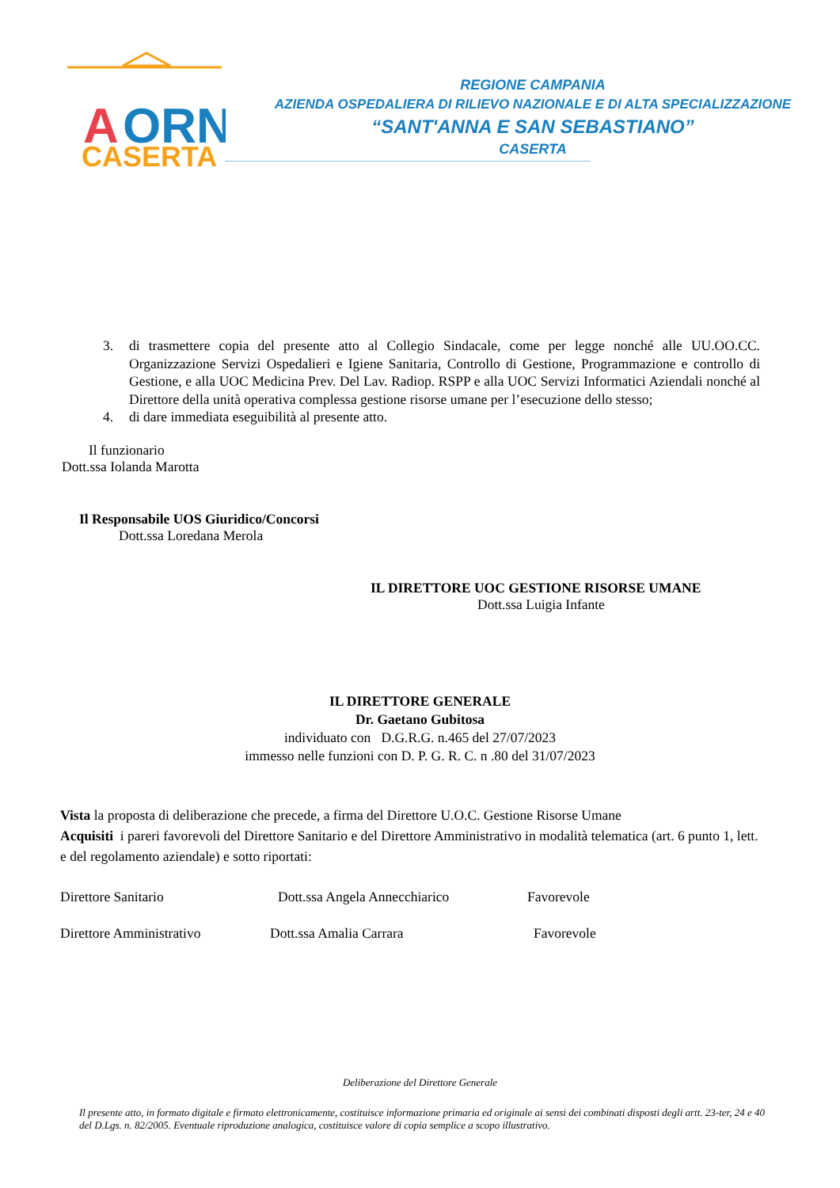A
ORN
CASERTA
REGIONE CAMPANIA
AZIENDA OSPEDALIERA DI RILIEVO NAZIONALE E DI ALTA SPECIALIZZAZIONE
“SANT'ANNA E SAN SEBASTIANO”
CASERTA
3. di trasmettere copia del presente atto al Collegio Sindacale, come per legge nonché alle UU.OO.CC. Organizzazione Servizi Ospedalieri e Igiene Sanitaria, Controllo di Gestione, Programmazione e controllo di Gestione, e alla UOC Medicina Prev. Del Lav. Radiop. RSPP e alla UOC Servizi Informatici Aziendali nonché al Direttore della unità operativa complessa gestione risorse umane per l’esecuzione dello stesso;
4. di dare immediata eseguibilità al presente atto.
Il funzionario
Dott.ssa Iolanda Marotta
Il Responsabile UOS Giuridico/Concorsi
Dott.ssa Loredana Merola
IL DIRETTORE UOC GESTIONE RISORSE UMANE
Dott.ssa Luigia Infante
IL DIRETTORE GENERALE
Dr. Gaetano Gubitosa
individuato con D.G.R.G. n.465 del 27/07/2023
immesso nelle funzioni con D. P. G. R. C. n .80 del 31/07/2023
Vista la proposta di deliberazione che precede, a firma del Direttore U.O.C. Gestione Risorse Umane
Acquisiti i pareri favorevoli del Direttore Sanitario e del Direttore Amministrativo in modalità telematica (art. 6 punto 1, lett. e del regolamento aziendale) e sotto riportati:
Direttore Sanitario Dott.ssa Angela Annecchiarico Favorevole
Direttore Amministrativo Dott.ssa Amalia Carrara Favorevole
Deliberazione del Direttore Generale
Il presente atto, in formato digitale e firmato elettronicamente, costituisce informazione primaria ed originale ai sensi dei combinati disposti degli artt. 23-ter, 24 e 40 del D.Lgs. n. 82/2005. Eventuale riproduzione analogica, costituisce valore di copia semplice a scopo illustrativo.